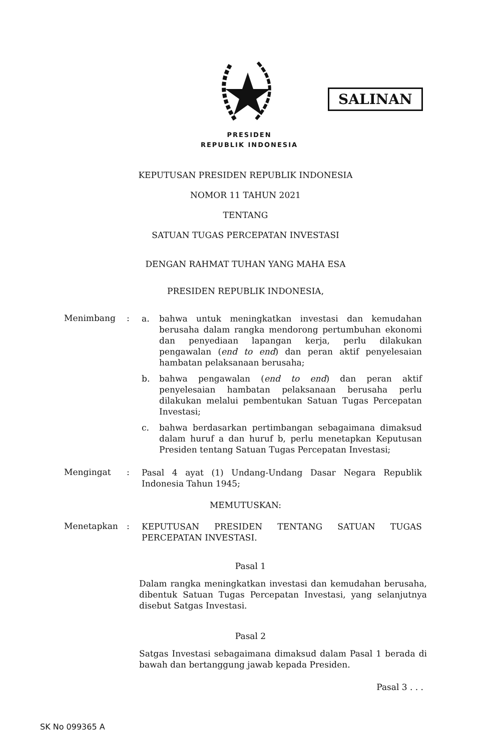SALINAN
PRESIDEN
REPUBLIK INDONESIA
KEPUTUSAN PRESIDEN REPUBLIK INDONESIA
NOMOR 11 TAHUN 2021
TENTANG
SATUAN TUGAS PERCEPATAN INVESTASI
DENGAN RAHMAT TUHAN YANG MAHA ESA
PRESIDEN REPUBLIK INDONESIA,
Menimbang :
a. bahwa untuk meningkatkan investasi dan kemudahan berusaha dalam rangka mendorong pertumbuhan ekonomi dan penyediaan lapangan kerja, perlu dilakukan pengawalan (end to end) dan peran aktif penyelesaian hambatan pelaksanaan berusaha;
b. bahwa pengawalan (end to end) dan peran aktif penyelesaian hambatan pelaksanaan berusaha perlu dilakukan melalui pembentukan Satuan Tugas Percepatan Investasi;
c. bahwa berdasarkan pertimbangan sebagaimana dimaksud dalam huruf a dan huruf b, perlu menetapkan Keputusan Presiden tentang Satuan Tugas Percepatan Investasi;
Mengingat :
Pasal 4 ayat (1) Undang-Undang Dasar Negara Republik Indonesia Tahun 1945;
MEMUTUSKAN:
Menetapkan :
KEPUTUSAN PRESIDEN TENTANG SATUAN TUGAS PERCEPATAN INVESTASI.
Pasal 1
Dalam rangka meningkatkan investasi dan kemudahan berusaha, dibentuk Satuan Tugas Percepatan Investasi, yang selanjutnya disebut Satgas Investasi.
Pasal 2
Satgas Investasi sebagaimana dimaksud dalam Pasal 1 berada di bawah dan bertanggung jawab kepada Presiden.
Pasal 3 . . .
SK No 099365 A